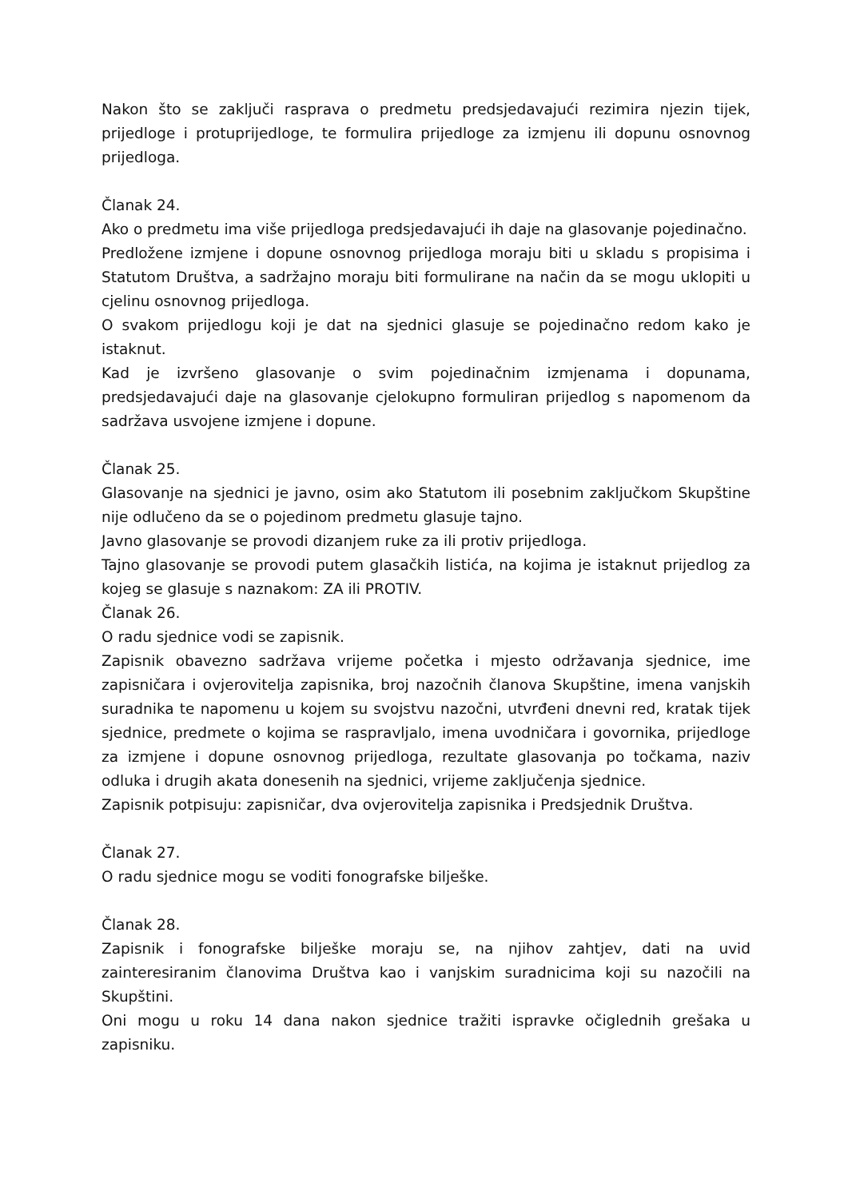Nakon što se zaključi rasprava o predmetu predsjedavajući rezimira njezin tijek, prijedloge i protuprijedloge, te formulira prijedloge za izmjenu ili dopunu osnovnog prijedloga.
Članak 24.
Ako o predmetu ima više prijedloga predsjedavajući ih daje na glasovanje pojedinačno.
Predložene izmjene i dopune osnovnog prijedloga moraju biti u skladu s propisima i Statutom Društva, a sadržajno moraju biti formulirane na način da se mogu uklopiti u cjelinu osnovnog prijedloga.
O svakom prijedlogu koji je dat na sjednici glasuje se pojedinačno redom kako je istaknut.
Kad je izvršeno glasovanje o svim pojedinačnim izmjenama i dopunama, predsjedavajući daje na glasovanje cjelokupno formuliran prijedlog s napomenom da sadržava usvojene izmjene i dopune.
Članak 25.
Glasovanje na sjednici je javno, osim ako Statutom ili posebnim zaključkom Skupštine nije odlučeno da se o pojedinom predmetu glasuje tajno.
Javno glasovanje se provodi dizanjem ruke za ili protiv prijedloga.
Tajno glasovanje se provodi putem glasačkih listića, na kojima je istaknut prijedlog za kojeg se glasuje s naznakom: ZA ili PROTIV.
Članak 26.
O radu sjednice vodi se zapisnik.
Zapisnik obavezno sadržava vrijeme početka i mjesto održavanja sjednice, ime zapisničara i ovjerovitelja zapisnika, broj nazočnih članova Skupštine, imena vanjskih suradnika te napomenu u kojem su svojstvu nazočni, utvrđeni dnevni red, kratak tijek sjednice, predmete o kojima se raspravljalo, imena uvodničara i govornika, prijedloge za izmjene i dopune osnovnog prijedloga, rezultate glasovanja po točkama, naziv odluka i drugih akata donesenih na sjednici, vrijeme zaključenja sjednice.
Zapisnik potpisuju: zapisničar, dva ovjerovitelja zapisnika i Predsjednik Društva.
Članak 27.
O radu sjednice mogu se voditi fonografske bilješke.
Članak 28.
Zapisnik i fonografske bilješke moraju se, na njihov zahtjev, dati na uvid zainteresiranim članovima Društva kao i vanjskim suradnicima koji su nazočili na Skupštini.
Oni mogu u roku 14 dana nakon sjednice tražiti ispravke očiglednih grešaka u zapisniku.